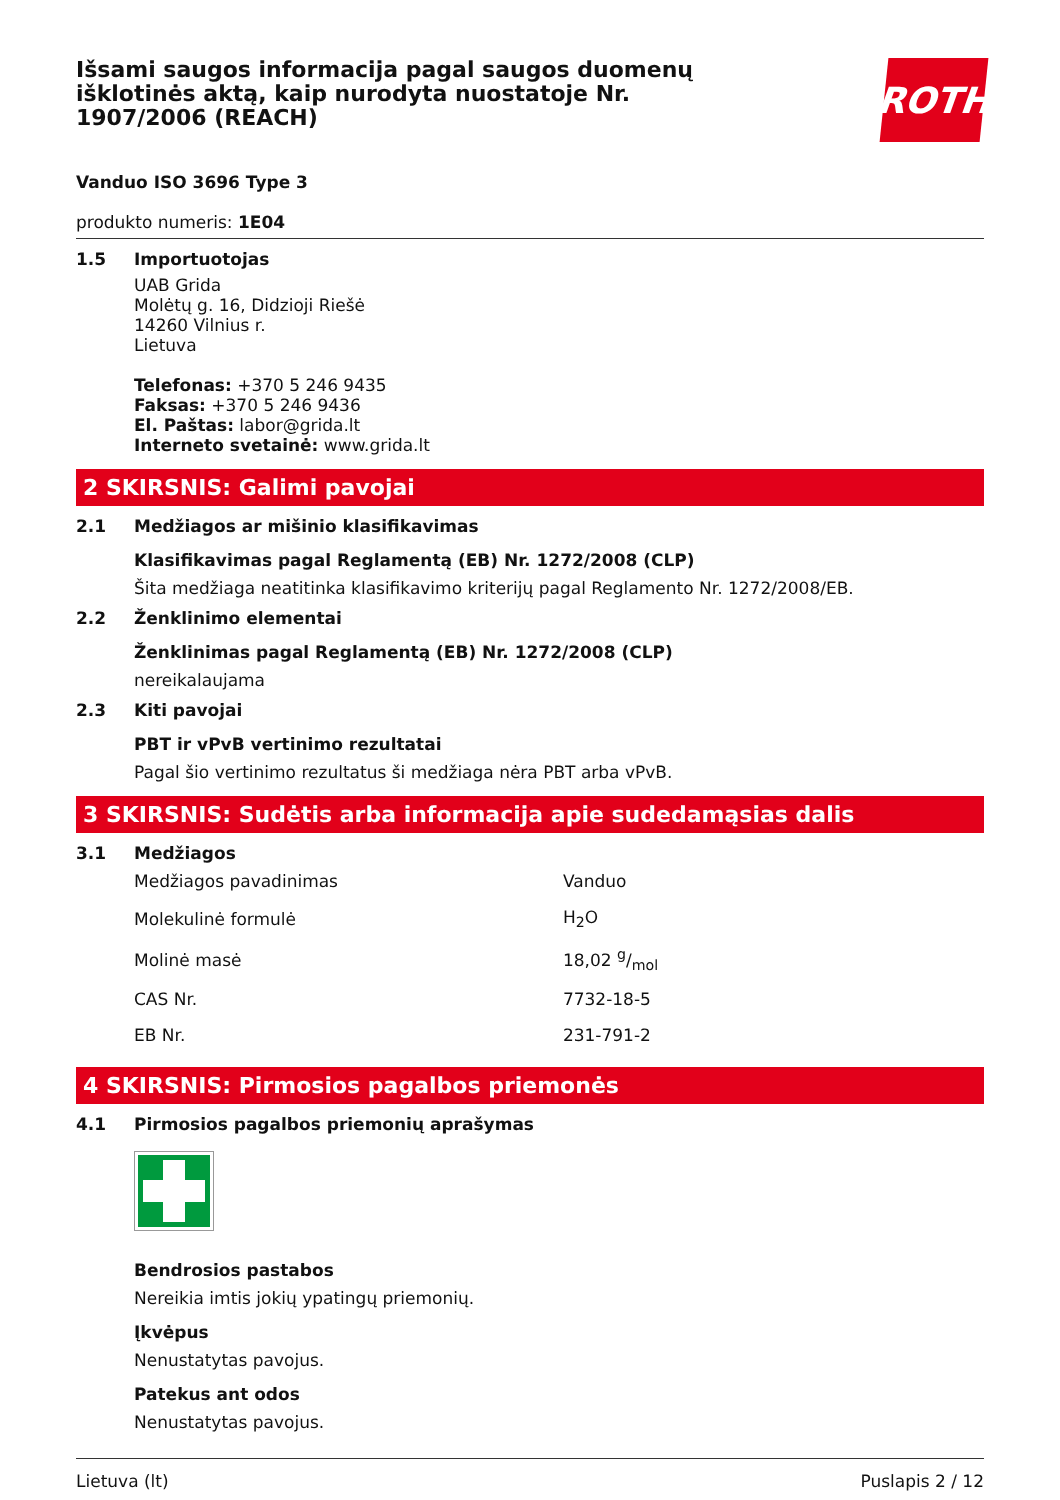Išsami saugos informacija pagal saugos duomenų išklotinės aktą, kaip nurodyta nuostatoje Nr. 1907/2006 (REACH)
ROTH
Vanduo ISO 3696 Type 3
produkto numeris: 1E04
1.5 Importuotojas
UAB Grida
Molėtų g. 16, Didzioji Riešė
14260 Vilnius r.
Lietuva
Telefonas: +370 5 246 9435
Faksas: +370 5 246 9436
El. Paštas: labor@grida.lt
Interneto svetainė: www.grida.lt
2 SKIRSNIS: Galimi pavojai
2.1 Medžiagos ar mišinio klasifikavimas
Klasifikavimas pagal Reglamentą (EB) Nr. 1272/2008 (CLP)
Šita medžiaga neatitinka klasifikavimo kriterijų pagal Reglamento Nr. 1272/2008/EB.
2.2 Ženklinimo elementai
Ženklinimas pagal Reglamentą (EB) Nr. 1272/2008 (CLP)
nereikalaujama
2.3 Kiti pavojai
PBT ir vPvB vertinimo rezultatai
Pagal šio vertinimo rezultatus ši medžiaga nėra PBT arba vPvB.
3 SKIRSNIS: Sudėtis arba informacija apie sudedamąsias dalis
3.1 Medžiagos
| Medžiagos pavadinimas | Vanduo |
| Molekulinė formulė | H<sub>2</sub>O |
| Molinė masė | 18,02 g/mol |
| CAS Nr. | 7732-18-5 |
| EB Nr. | 231-791-2 |
4 SKIRSNIS: Pirmosios pagalbos priemonės
4.1 Pirmosios pagalbos priemonių aprašymas
Bendrosios pastabos
Nereikia imtis jokių ypatingų priemonių.
Įkvėpus
Nenustatytas pavojus.
Patekus ant odos
Nenustatytas pavojus.
Lietuva (lt) Puslapis 2 / 12